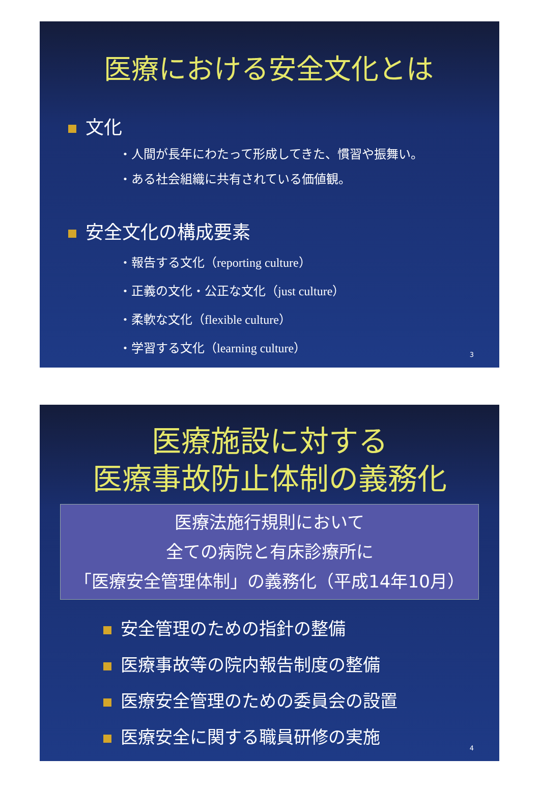医療における安全文化とは
文化
・人間が長年にわたって形成してきた、慣習や振舞い。
・ある社会組織に共有されている価値観。
安全文化の構成要素
・報告する文化（reporting culture）
・正義の文化・公正な文化（just culture）
・柔軟な文化（flexible culture）
・学習する文化（learning culture）
3
医療施設に対する
医療事故防止体制の義務化
医療法施行規則において
全ての病院と有床診療所に
「医療安全管理体制」の義務化（平成14年10月）
安全管理のための指針の整備
医療事故等の院内報告制度の整備
医療安全管理のための委員会の設置
医療安全に関する職員研修の実施
4